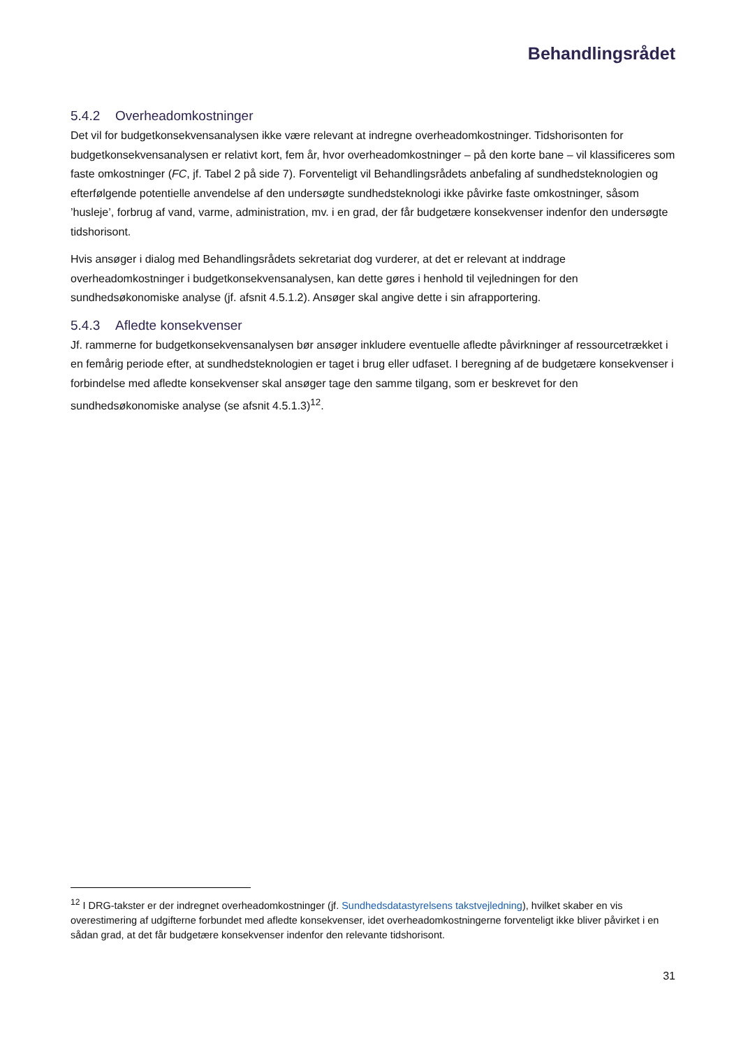Behandlingsrådet
5.4.2 Overheadomkostninger
Det vil for budgetkonsekvensanalysen ikke være relevant at indregne overheadomkostninger. Tidshorisonten for budgetkonsekvensanalysen er relativt kort, fem år, hvor overheadomkostninger – på den korte bane – vil klassificeres som faste omkostninger (FC, jf. Tabel 2 på side 7). Forventeligt vil Behandlingsrådets anbefaling af sundhedsteknologien og efterfølgende potentielle anvendelse af den undersøgte sundhedsteknologi ikke påvirke faste omkostninger, såsom ’husleje’, forbrug af vand, varme, administration, mv. i en grad, der får budgetære konsekvenser indenfor den undersøgte tidshorisont.
Hvis ansøger i dialog med Behandlingsrådets sekretariat dog vurderer, at det er relevant at inddrage overheadomkostninger i budgetkonsekvensanalysen, kan dette gøres i henhold til vejledningen for den sundhedsøkonomiske analyse (jf. afsnit 4.5.1.2). Ansøger skal angive dette i sin afrapportering.
5.4.3 Afledte konsekvenser
Jf. rammerne for budgetkonsekvensanalysen bør ansøger inkludere eventuelle afledte påvirkninger af ressourcetrækket i en femårig periode efter, at sundhedsteknologien er taget i brug eller udfaset. I beregning af de budgetære konsekvenser i forbindelse med afledte konsekvenser skal ansøger tage den samme tilgang, som er beskrevet for den sundhedsøkonomiske analyse (se afsnit 4.5.1.3)<sup>12</sup>.
<sup>12</sup> I DRG-takster er der indregnet overheadomkostninger (jf. Sundhedsdatastyrelsens takstvejledning), hvilket skaber en vis overestimering af udgifterne forbundet med afledte konsekvenser, idet overheadomkostningerne forventeligt ikke bliver påvirket i en sådan grad, at det får budgetære konsekvenser indenfor den relevante tidshorisont.
31